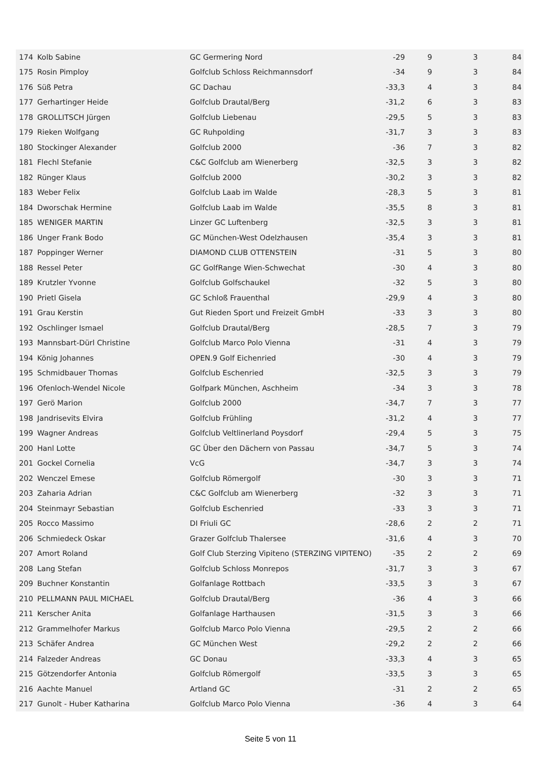| 174 | Kolb Sabine | GC Germering Nord | -29 | 9 | 3 | 84 |
| 175 | Rosin Pimploy | Golfclub Schloss Reichmannsdorf | -34 | 9 | 3 | 84 |
| 176 | Süß Petra | GC Dachau | -33,3 | 4 | 3 | 84 |
| 177 | Gerhartinger Heide | Golfclub Drautal/Berg | -31,2 | 6 | 3 | 83 |
| 178 | GROLLITSCH Jürgen | Golfclub Liebenau | -29,5 | 5 | 3 | 83 |
| 179 | Rieken Wolfgang | GC Ruhpolding | -31,7 | 3 | 3 | 83 |
| 180 | Stockinger Alexander | Golfclub 2000 | -36 | 7 | 3 | 82 |
| 181 | Flechl Stefanie | C&C Golfclub am Wienerberg | -32,5 | 3 | 3 | 82 |
| 182 | Rünger Klaus | Golfclub 2000 | -30,2 | 3 | 3 | 82 |
| 183 | Weber Felix | Golfclub Laab im Walde | -28,3 | 5 | 3 | 81 |
| 184 | Dworschak Hermine | Golfclub Laab im Walde | -35,5 | 8 | 3 | 81 |
| 185 | WENIGER MARTIN | Linzer GC Luftenberg | -32,5 | 3 | 3 | 81 |
| 186 | Unger Frank Bodo | GC München-West Odelzhausen | -35,4 | 3 | 3 | 81 |
| 187 | Poppinger Werner | DIAMOND CLUB OTTENSTEIN | -31 | 5 | 3 | 80 |
| 188 | Ressel Peter | GC GolfRange Wien-Schwechat | -30 | 4 | 3 | 80 |
| 189 | Krutzler Yvonne | Golfclub Golfschaukel | -32 | 5 | 3 | 80 |
| 190 | Prietl Gisela | GC Schloß Frauenthal | -29,9 | 4 | 3 | 80 |
| 191 | Grau Kerstin | Gut Rieden Sport und Freizeit GmbH | -33 | 3 | 3 | 80 |
| 192 | Oschlinger Ismael | Golfclub Drautal/Berg | -28,5 | 7 | 3 | 79 |
| 193 | Mannsbart-Dürl Christine | Golfclub Marco Polo Vienna | -31 | 4 | 3 | 79 |
| 194 | König Johannes | OPEN.9 Golf Eichenried | -30 | 4 | 3 | 79 |
| 195 | Schmidbauer Thomas | Golfclub Eschenried | -32,5 | 3 | 3 | 79 |
| 196 | Ofenloch-Wendel Nicole | Golfpark München, Aschheim | -34 | 3 | 3 | 78 |
| 197 | Gerö Marion | Golfclub 2000 | -34,7 | 7 | 3 | 77 |
| 198 | Jandrisevits Elvira | Golfclub Frühling | -31,2 | 4 | 3 | 77 |
| 199 | Wagner Andreas | Golfclub Veltlinerland Poysdorf | -29,4 | 5 | 3 | 75 |
| 200 | Hanl Lotte | GC Über den Dächern von Passau | -34,7 | 5 | 3 | 74 |
| 201 | Gockel Cornelia | VcG | -34,7 | 3 | 3 | 74 |
| 202 | Wenczel Emese | Golfclub Römergolf | -30 | 3 | 3 | 71 |
| 203 | Zaharia Adrian | C&C Golfclub am Wienerberg | -32 | 3 | 3 | 71 |
| 204 | Steinmayr Sebastian | Golfclub Eschenried | -33 | 3 | 3 | 71 |
| 205 | Rocco Massimo | DI Friuli GC | -28,6 | 2 | 2 | 71 |
| 206 | Schmiedeck Oskar | Grazer Golfclub Thalersee | -31,6 | 4 | 3 | 70 |
| 207 | Amort Roland | Golf Club Sterzing Vipiteno (STERZING VIPITENO) | -35 | 2 | 2 | 69 |
| 208 | Lang Stefan | Golfclub Schloss Monrepos | -31,7 | 3 | 3 | 67 |
| 209 | Buchner Konstantin | Golfanlage Rottbach | -33,5 | 3 | 3 | 67 |
| 210 | PELLMANN PAUL MICHAEL | Golfclub Drautal/Berg | -36 | 4 | 3 | 66 |
| 211 | Kerscher Anita | Golfanlage Harthausen | -31,5 | 3 | 3 | 66 |
| 212 | Grammelhofer Markus | Golfclub Marco Polo Vienna | -29,5 | 2 | 2 | 66 |
| 213 | Schäfer Andrea | GC München West | -29,2 | 2 | 2 | 66 |
| 214 | Falzeder Andreas | GC Donau | -33,3 | 4 | 3 | 65 |
| 215 | Götzendorfer Antonia | Golfclub Römergolf | -33,5 | 3 | 3 | 65 |
| 216 | Aachte Manuel | Artland GC | -31 | 2 | 2 | 65 |
| 217 | Gunolt - Huber Katharina | Golfclub Marco Polo Vienna | -36 | 4 | 3 | 64 |
Seite 5 von 11